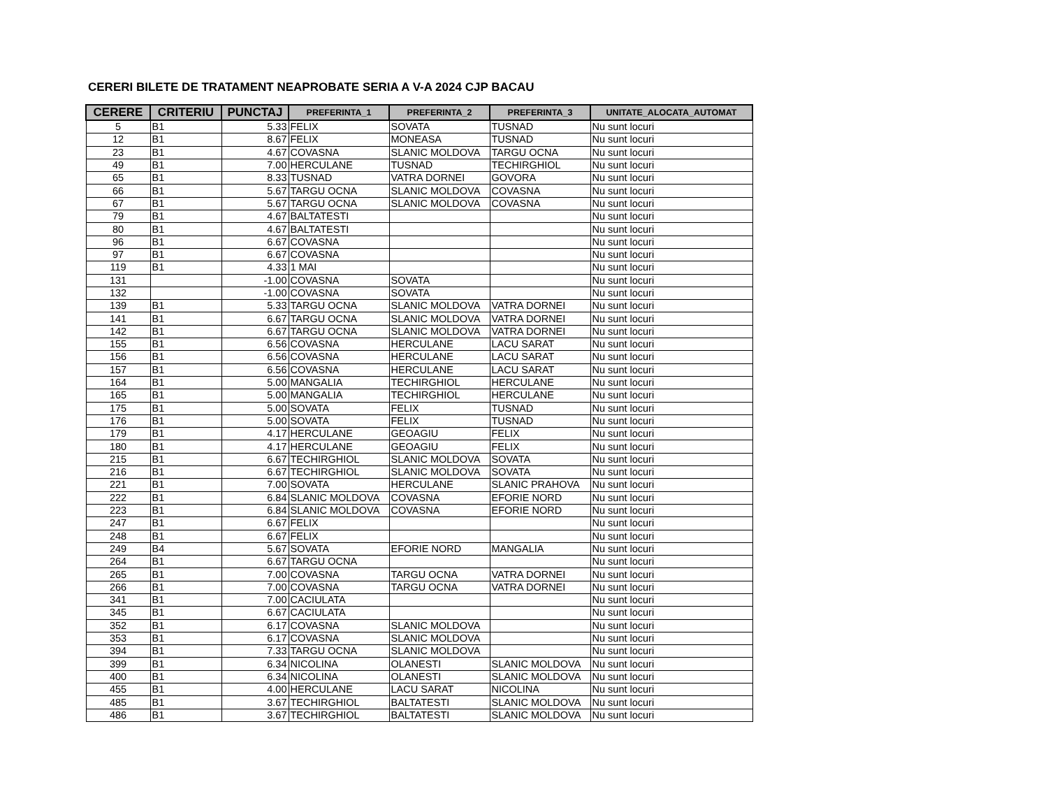CERERI BILETE DE TRATAMENT NEAPROBATE SERIA A V-A 2024 CJP BACAU
| CERERE | CRITERIU | PUNCTAJ | PREFERINTA_1 | PREFERINTA_2 | PREFERINTA_3 | UNITATE_ALOCATA_AUTOMAT |
| --- | --- | --- | --- | --- | --- | --- |
| 5 | B1 | 5.33 | FELIX | SOVATA | TUSNAD | Nu sunt locuri |
| 12 | B1 | 8.67 | FELIX | MONEASA | TUSNAD | Nu sunt locuri |
| 23 | B1 | 4.67 | COVASNA | SLANIC MOLDOVA | TARGU OCNA | Nu sunt locuri |
| 49 | B1 | 7.00 | HERCULANE | TUSNAD | TECHIRGHIOL | Nu sunt locuri |
| 65 | B1 | 8.33 | TUSNAD | VATRA DORNEI | GOVORA | Nu sunt locuri |
| 66 | B1 | 5.67 | TARGU OCNA | SLANIC MOLDOVA | COVASNA | Nu sunt locuri |
| 67 | B1 | 5.67 | TARGU OCNA | SLANIC MOLDOVA | COVASNA | Nu sunt locuri |
| 79 | B1 | 4.67 | BALTATESTI | | | Nu sunt locuri |
| 80 | B1 | 4.67 | BALTATESTI | | | Nu sunt locuri |
| 96 | B1 | 6.67 | COVASNA | | | Nu sunt locuri |
| 97 | B1 | 6.67 | COVASNA | | | Nu sunt locuri |
| 119 | B1 | 4.33 | 1 MAI | | | Nu sunt locuri |
| 131 | | -1.00 | COVASNA | SOVATA | | Nu sunt locuri |
| 132 | | -1.00 | COVASNA | SOVATA | | Nu sunt locuri |
| 139 | B1 | 5.33 | TARGU OCNA | SLANIC MOLDOVA | VATRA DORNEI | Nu sunt locuri |
| 141 | B1 | 6.67 | TARGU OCNA | SLANIC MOLDOVA | VATRA DORNEI | Nu sunt locuri |
| 142 | B1 | 6.67 | TARGU OCNA | SLANIC MOLDOVA | VATRA DORNEI | Nu sunt locuri |
| 155 | B1 | 6.56 | COVASNA | HERCULANE | LACU SARAT | Nu sunt locuri |
| 156 | B1 | 6.56 | COVASNA | HERCULANE | LACU SARAT | Nu sunt locuri |
| 157 | B1 | 6.56 | COVASNA | HERCULANE | LACU SARAT | Nu sunt locuri |
| 164 | B1 | 5.00 | MANGALIA | TECHIRGHIOL | HERCULANE | Nu sunt locuri |
| 165 | B1 | 5.00 | MANGALIA | TECHIRGHIOL | HERCULANE | Nu sunt locuri |
| 175 | B1 | 5.00 | SOVATA | FELIX | TUSNAD | Nu sunt locuri |
| 176 | B1 | 5.00 | SOVATA | FELIX | TUSNAD | Nu sunt locuri |
| 179 | B1 | 4.17 | HERCULANE | GEOAGIU | FELIX | Nu sunt locuri |
| 180 | B1 | 4.17 | HERCULANE | GEOAGIU | FELIX | Nu sunt locuri |
| 215 | B1 | 6.67 | TECHIRGHIOL | SLANIC MOLDOVA | SOVATA | Nu sunt locuri |
| 216 | B1 | 6.67 | TECHIRGHIOL | SLANIC MOLDOVA | SOVATA | Nu sunt locuri |
| 221 | B1 | 7.00 | SOVATA | HERCULANE | SLANIC PRAHOVA | Nu sunt locuri |
| 222 | B1 | 6.84 | SLANIC MOLDOVA | COVASNA | EFORIE NORD | Nu sunt locuri |
| 223 | B1 | 6.84 | SLANIC MOLDOVA | COVASNA | EFORIE NORD | Nu sunt locuri |
| 247 | B1 | 6.67 | FELIX | | | Nu sunt locuri |
| 248 | B1 | 6.67 | FELIX | | | Nu sunt locuri |
| 249 | B4 | 5.67 | SOVATA | EFORIE NORD | MANGALIA | Nu sunt locuri |
| 264 | B1 | 6.67 | TARGU OCNA | | | Nu sunt locuri |
| 265 | B1 | 7.00 | COVASNA | TARGU OCNA | VATRA DORNEI | Nu sunt locuri |
| 266 | B1 | 7.00 | COVASNA | TARGU OCNA | VATRA DORNEI | Nu sunt locuri |
| 341 | B1 | 7.00 | CACIULATA | | | Nu sunt locuri |
| 345 | B1 | 6.67 | CACIULATA | | | Nu sunt locuri |
| 352 | B1 | 6.17 | COVASNA | SLANIC MOLDOVA | | Nu sunt locuri |
| 353 | B1 | 6.17 | COVASNA | SLANIC MOLDOVA | | Nu sunt locuri |
| 394 | B1 | 7.33 | TARGU OCNA | SLANIC MOLDOVA | | Nu sunt locuri |
| 399 | B1 | 6.34 | NICOLINA | OLANESTI | SLANIC MOLDOVA | Nu sunt locuri |
| 400 | B1 | 6.34 | NICOLINA | OLANESTI | SLANIC MOLDOVA | Nu sunt locuri |
| 455 | B1 | 4.00 | HERCULANE | LACU SARAT | NICOLINA | Nu sunt locuri |
| 485 | B1 | 3.67 | TECHIRGHIOL | BALTATESTI | SLANIC MOLDOVA | Nu sunt locuri |
| 486 | B1 | 3.67 | TECHIRGHIOL | BALTATESTI | SLANIC MOLDOVA | Nu sunt locuri |